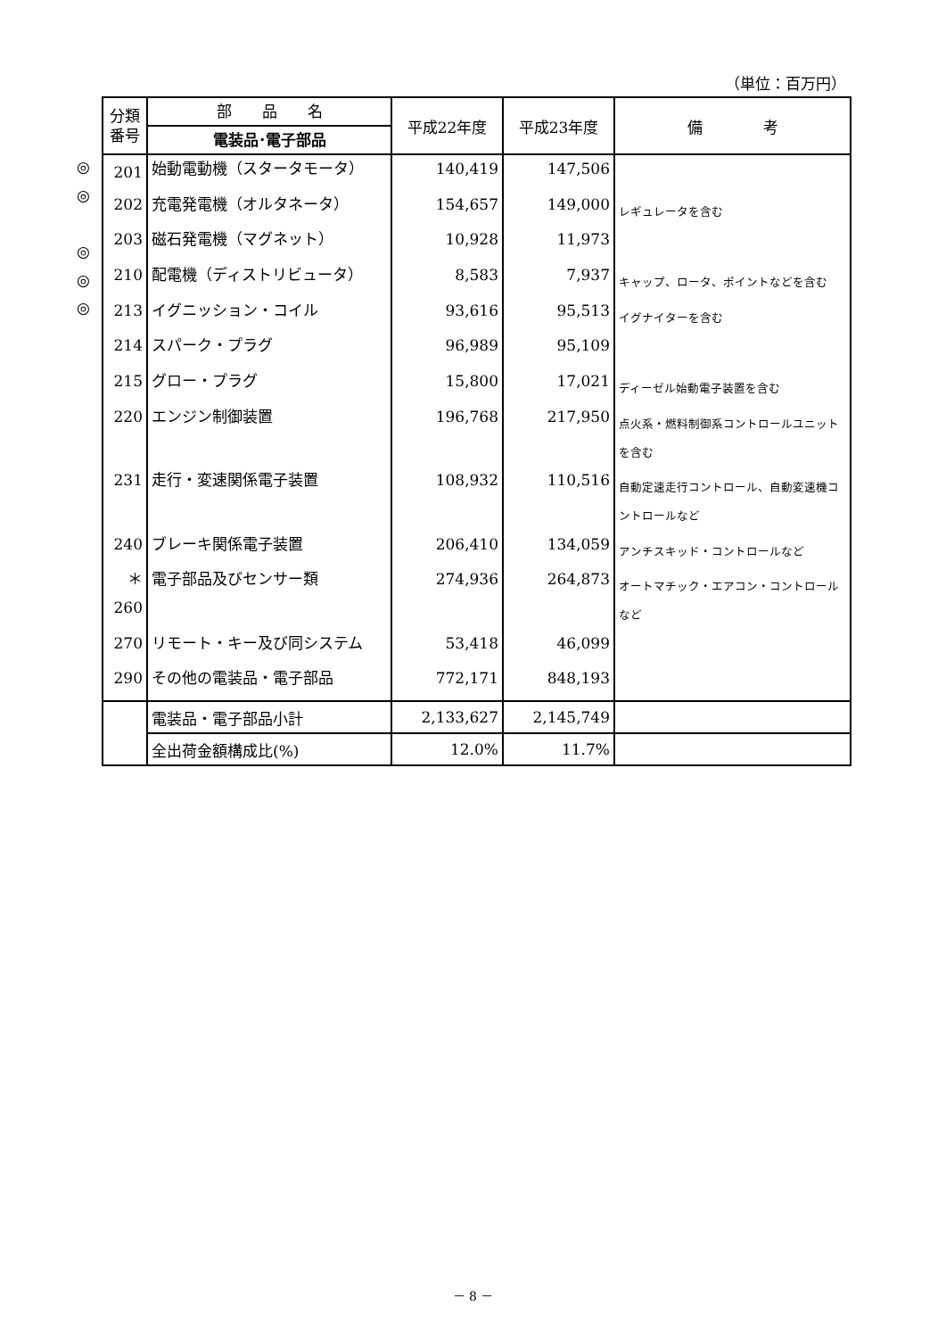（単位：百万円）
◎
◎
◎
◎
◎
| 分類 番号 | 部 品 名 電装品･電子部品 | 平成22年度 | 平成23年度 | 備 考 |
| --- | --- | --- | --- | --- |
| 201 | 始動電動機（スタータモータ） | 140,419 | 147,506 | |
| 202 | 充電発電機（オルタネータ） | 154,657 | 149,000 | レギュレータを含む |
| 203 | 磁石発電機（マグネット） | 10,928 | 11,973 | |
| 210 | 配電機（ディストリビュータ） | 8,583 | 7,937 | キャップ、ロータ、ポイントなどを含む |
| 213 | イグニッション・コイル | 93,616 | 95,513 | イグナイターを含む |
| 214 | スパーク・プラグ | 96,989 | 95,109 | |
| 215 | グロー・プラグ | 15,800 | 17,021 | ディーゼル始動電子装置を含む |
| 220 | エンジン制御装置 | 196,768 | 217,950 | 点火系・燃料制御系コントロールユニットを含む |
| 231 | 走行・変速関係電子装置 | 108,932 | 110,516 | 自動定速走行コントロール、自動変速機コントロールなど |
| 240 | ブレーキ関係電子装置 | 206,410 | 134,059 | アンチスキッド・コントロールなど |
| ＊260 | 電子部品及びセンサー類 | 274,936 | 264,873 | オートマチック・エアコン・コントロールなど |
| 270 | リモート・キー及び同システム | 53,418 | 46,099 | |
| 290 | その他の電装品・電子部品 | 772,171 | 848,193 | |
| | 電装品・電子部品小計 | 2,133,627 | 2,145,749 | |
| | 全出荷金額構成比(%) | 12.0% | 11.7% | |
－ 8 －